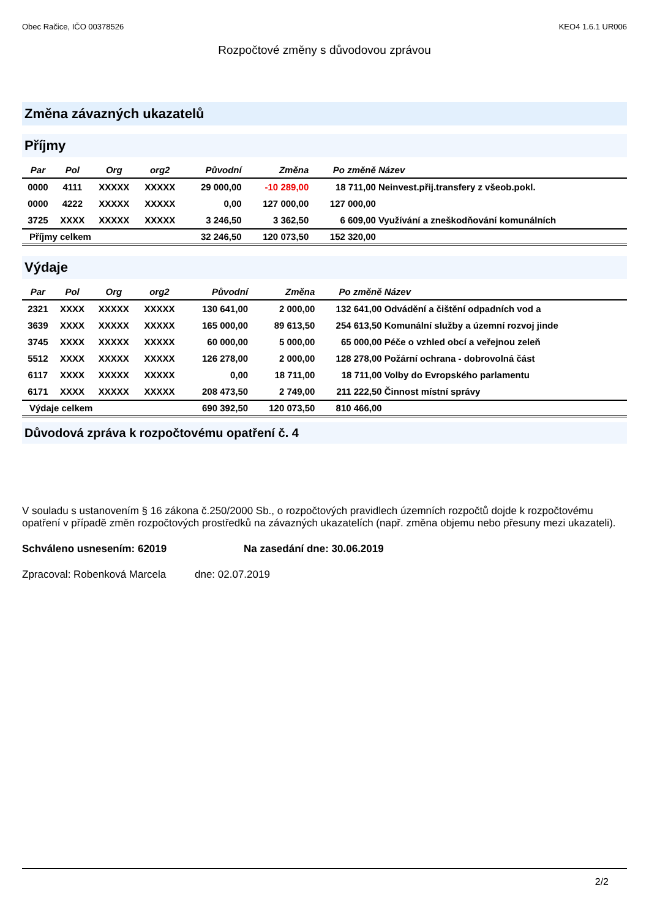Obec Račice, IČO 00378526 KEO4 1.6.1 UR006
Rozpočtové změny s důvodovou zprávou
Změna závazných ukazatelů
Příjmy
| Par | Pol | Org | org2 | Původní | Změna | Po změně | Název |
| --- | --- | --- | --- | --- | --- | --- | --- |
| 0000 | 4111 | XXXXX | XXXXX | 29 000,00 | -10 289,00 | 18 711,00 | Neinvest.přij.transfery z všeob.pokl. |
| 0000 | 4222 | XXXXX | XXXXX | 0,00 | 127 000,00 | 127 000,00 | |
| 3725 | XXXX | XXXXX | XXXXX | 3 246,50 | 3 362,50 | 6 609,00 | Využívání a zneškodňování komunálních |
| Příjmy celkem | | | | 32 246,50 | 120 073,50 | 152 320,00 | |
Výdaje
| Par | Pol | Org | org2 | Původní | Změna | Po změně | Název |
| --- | --- | --- | --- | --- | --- | --- | --- |
| 2321 | XXXX | XXXXX | XXXXX | 130 641,00 | 2 000,00 | 132 641,00 | Odvádění a čištění odpadních vod a |
| 3639 | XXXX | XXXXX | XXXXX | 165 000,00 | 89 613,50 | 254 613,50 | Komunální služby a územní rozvoj jinde |
| 3745 | XXXX | XXXXX | XXXXX | 60 000,00 | 5 000,00 | 65 000,00 | Péče o vzhled obcí a veřejnou zeleň |
| 5512 | XXXX | XXXXX | XXXXX | 126 278,00 | 2 000,00 | 128 278,00 | Požární ochrana - dobrovolná část |
| 6117 | XXXX | XXXXX | XXXXX | 0,00 | 18 711,00 | 18 711,00 | Volby do Evropského parlamentu |
| 6171 | XXXX | XXXXX | XXXXX | 208 473,50 | 2 749,00 | 211 222,50 | Činnost místní správy |
| Výdaje celkem | | | | 690 392,50 | 120 073,50 | 810 466,00 | |
Důvodová zpráva k rozpočtovému opatření č. 4
V souladu s ustanovením § 16 zákona č.250/2000 Sb., o rozpočtových pravidlech územních rozpočtů dojde k rozpočtovému opatření v případě změn rozpočtových prostředků na závazných ukazatelích (např. změna objemu nebo přesuny mezi ukazateli).
Schváleno usnesením: 62019 Na zasedání dne: 30.06.2019
Zpracoval: Robenková Marcela dne: 02.07.2019
2/2